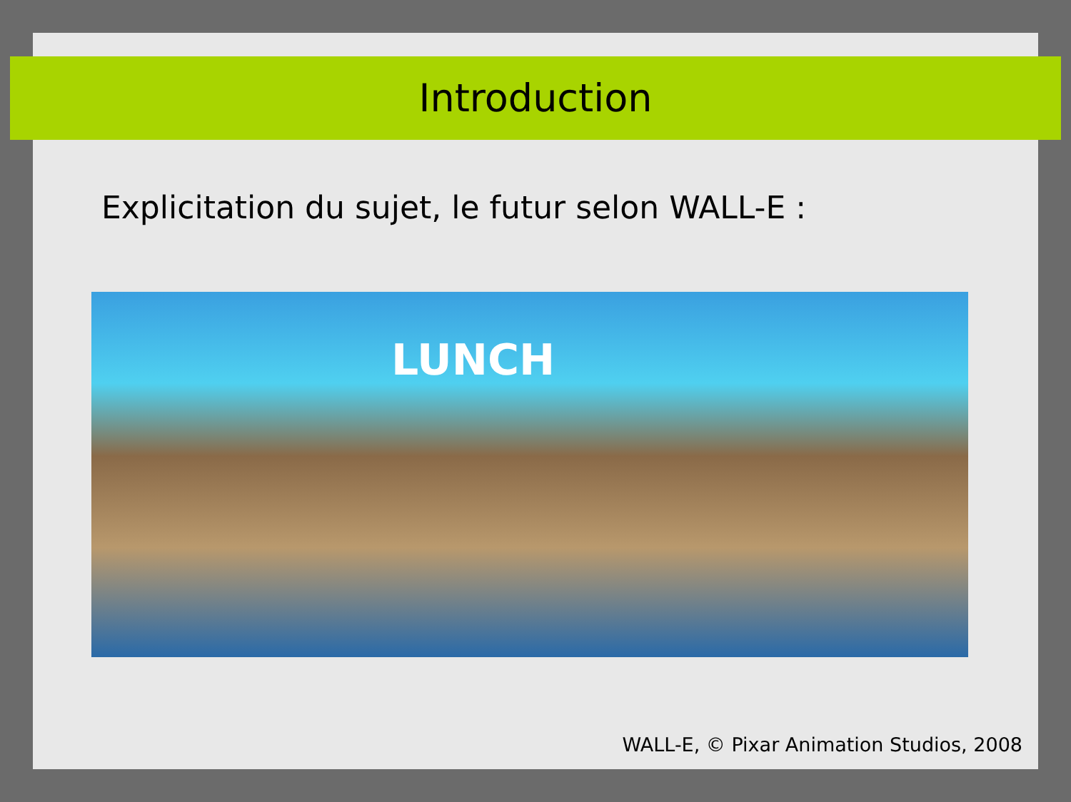Introduction
Explicitation du sujet, le futur selon WALL-E :
LUNCH
WALL-E, © Pixar Animation Studios, 2008